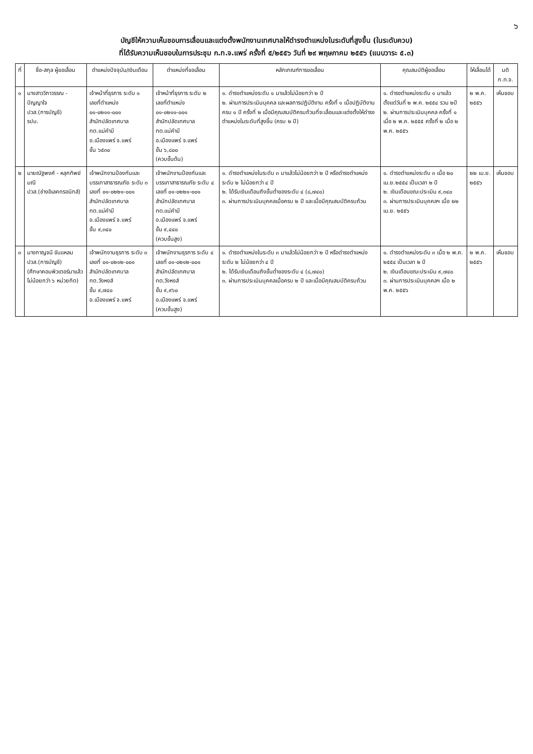๖
บัญชีให้ความเห็นชอบการเลื่อนและแต่งตั้งพนักงานเทศบาลให้ดำรงตำแหน่งในระดับที่สูงขึ้น (ในระดับควบ)
ที่ได้รับความเห็นชอบในการประชุม ก.ท.จ.แพร่ ครั้งที่ ๕/๒๕๕๖ วันที่ ๒๙ พฤษภาคม ๒๕๕๖ (แนบวาระ ๕.๓)
| ที่ | ชื่อ-สกุล ผู้ขอเลื่อน | ตำแหน่งปัจจุบัน/เงินเดือน | ตำแหน่งที่ขอเลื่อน | หลักเกณฑ์การขอเลื่อน | คุณสมบัติผู้ขอเลื่อน | ให้เลื่อนได้ | มติ ก.ท.จ. |
| --- | --- | --- | --- | --- | --- | --- | --- |
| ๑ | นางสาววิภาวรรณ - ปัญญาใจ ปวส.(การบัญชี) รปม. | เจ้าหน้าที่ธุรการ ระดับ ๑ เลขที่ตำแหน่ง ๐๑-๐๒๑๑-๐๐๑ สำนักปลัดเทศบาล ทต.แม่คำมี อ.เมืองแพร่ จ.แพร่ ขั้น ๖๕๓๐ | เจ้าหน้าที่ธุรการ ระดับ ๒ เลขที่ตำแหน่ง ๐๑-๐๒๑๑-๐๐๑ สำนักปลัดเทศบาล ทต.แม่คำมี อ.เมืองแพร่ จ.แพร่ ขั้น ๖,๘๐๐ (ควบขั้นต้น) | ๑. ดำรงตำแหน่งระดับ ๑ มาแล้วไม่น้อยกว่า ๒ ปี ๒. ผ่านการประเมินบุคคล และผลการปฏิบัติงาน ครั้งที่ ๑ เมื่อปฏิบัติงานครบ ๑ ปี ครั้งที่ ๒ เมื่อมีคุณสมบัติครบถ้วนที่จะเลื่อนและแต่งตั้งให้ดำรงตำแหน่งในระดับที่สูงขึ้น (ครบ ๒ ปี) | ๑. ดำรงตำแหน่งระดับ ๑ มาแล้ว ตั้งแต่วันที่ ๒ พ.ค. ๒๕๕๔ รวม ๒ปี ๒. ผ่านการประเมินบุคคล ครั้งที่ ๑ เมื่อ ๒ พ.ค. ๒๕๕๕ ครั้งที่ ๒ เมื่อ ๒ พ.ค. ๒๕๕๖ | ๒ พ.ค. ๒๕๕๖ | เห็นชอบ |
| ๒ | นายณัฐพงศ์ - หลุกทิพย์มณี ปวส.(ช่างอิเลคทรอนิกส์) | เจ้าพนักงานป้องกันและบรรเทาสาธารณภัย ระดับ ๓ เลขที่ ๐๑-๐๒๒๑-๐๐๑ สำนักปลัดเทศบาล ทต.แม่คำมี อ.เมืองแพร่ จ.แพร่ ขั้น ๙,๓๔๐ | เจ้าพนักงานป้องกันและบรรเทาสาธารณภัย ระดับ ๔ เลขที่ ๐๑-๐๒๒๑-๐๐๑ สำนักปลัดเทศบาล ทต.แม่คำมี อ.เมืองแพร่ จ.แพร่ ขั้น ๙,๔๔๐ (ควบขั้นสูง) | ๑. ดำรงตำแหน่งในระดับ ๓ มาแล้วไม่น้อยกว่า ๒ ปี หรือดำรงตำแหน่งระดับ ๒ ไม่น้อยกว่า ๔ ปี ๒. ได้รับเงินเดือนถึงขั้นต่ำของระดับ ๔ (๘,๗๔๐) ๓. ผ่านการประเมินบุคคลเมื่อครบ ๒ ปี และเมื่อมีคุณสมบัติครบถ้วน | ๑. ดำรงตำแหน่งระดับ ๓ เมื่อ ๒๐ เม.ย.๒๕๕๔ เป็นเวลา ๒ ปี ๒. เงินเดือนขณะประเมิน ๙,๓๔๐ ๓. ผ่านการประเมินบุคคลฯ เมื่อ ๒๒ เม.ย. ๒๕๕๖ | ๒๒ เม.ย. ๒๕๕๖ | เห็นชอบ |
| ๓ | นางกาญจนี ขันแหลม ปวส.(การบัญชี) (ศึกษาคอมพิวเตอร์มาแล้วไม่น้อยกว่า ๖ หน่วยกิต) | เจ้าพนักงานธุรการ ระดับ ๓ เลขที่ ๐๑-๐๒๑๒-๐๐๑ สำนักปลัดเทศบาล ทต.วังหงส์ ขั้น ๙,๗๔๐ อ.เมืองแพร่ จ.แพร่ | เจ้าพนักงานธุรการ ระดับ ๔ เลขที่ ๐๑-๐๒๑๒-๐๐๑ สำนักปลัดเทศบาล ทต.วังหงส์ ขั้น ๙,๙๖๐ อ.เมืองแพร่ จ.แพร่ (ควบขั้นสูง) | ๑. ดำรงตำแหน่งในระดับ ๓ มาแล้วไม่น้อยกว่า ๒ ปี หรือดำรงตำแหน่งระดับ ๒ ไม่น้อยกว่า ๔ ปี ๒. ได้รับเงินเดือนถึงขั้นต่ำของระดับ ๔ (๘,๗๔๐) ๓. ผ่านการประเมินบุคคลเมื่อครบ ๒ ปี และเมื่อมีคุณสมบัติครบถ้วน | ๑. ดำรงตำแหน่งระดับ ๓ เมื่อ ๒ พ.ค. ๒๕๕๔ เป็นเวลา ๒ ปี ๒. เงินเดือนขณะประเมิน ๙,๗๔๐ ๓. ผ่านการประเมินบุคคลฯ เมื่อ ๒ พ.ค. ๒๕๕๖ | ๒ พ.ค. ๒๕๕๖ | เห็นชอบ |